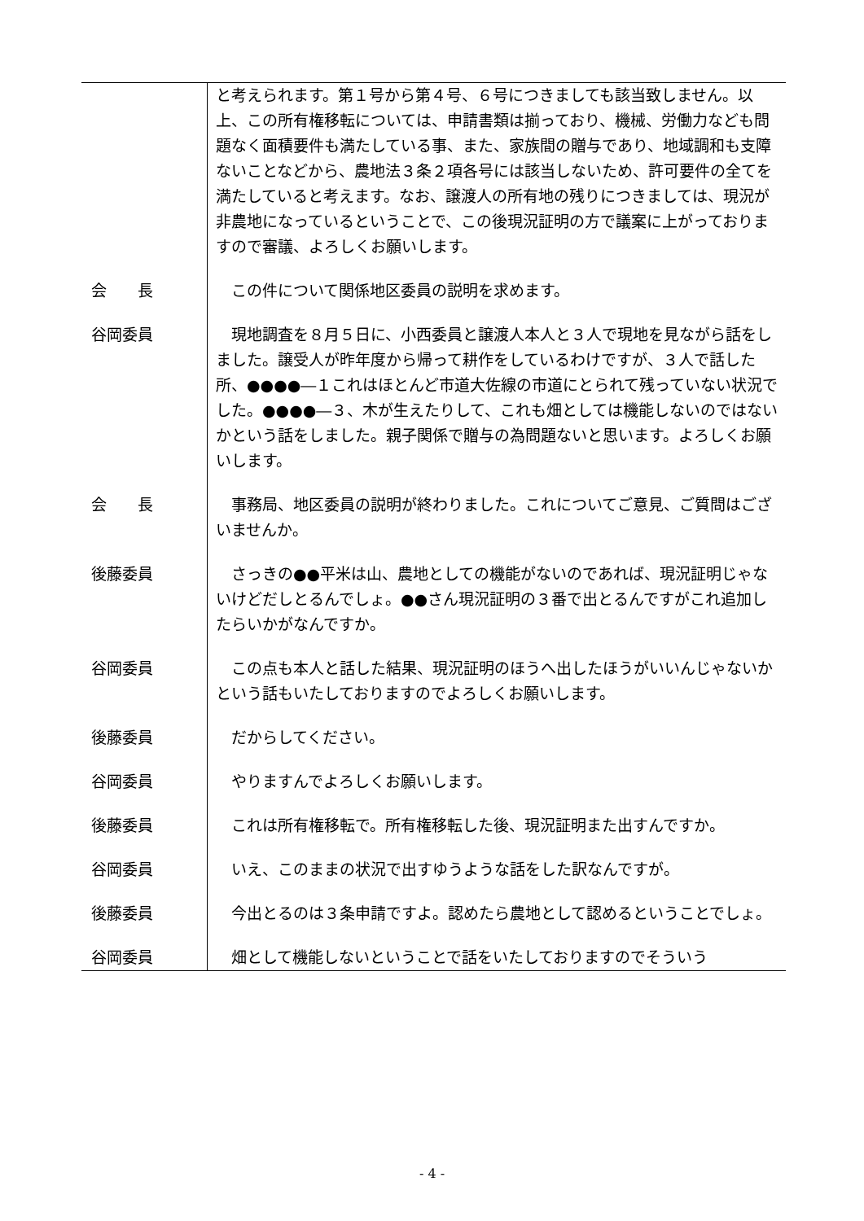| | と考えられます。第１号から第４号、６号につきましても該当致しません。以上、この所有権移転については、申請書類は揃っており、機械、労働力なども問題なく面積要件も満たしている事、また、家族間の贈与であり、地域調和も支障ないことなどから、農地法３条２項各号には該当しないため、許可要件の全てを満たしていると考えます。なお、譲渡人の所有地の残りにつきましては、現況が非農地になっているということで、この後現況証明の方で議案に上がっておりますので審議、よろしくお願いします。 |
| 会 長 | この件について関係地区委員の説明を求めます。 |
| 谷岡委員 | 現地調査を８月５日に、小西委員と譲渡人本人と３人で現地を見ながら話をしました。譲受人が昨年度から帰って耕作をしているわけですが、３人で話した所、●●●●―１これはほとんど市道大佐線の市道にとられて残っていない状況でした。●●●●―３、木が生えたりして、これも畑としては機能しないのではないかという話をしました。親子関係で贈与の為問題ないと思います。よろしくお願いします。 |
| 会 長 | 事務局、地区委員の説明が終わりました。これについてご意見、ご質問はございませんか。 |
| 後藤委員 | さっきの●●平米は山、農地としての機能がないのであれば、現況証明じゃないけどだしとるんでしょ。●●さん現況証明の３番で出とるんですがこれ追加したらいかがなんですか。 |
| 谷岡委員 | この点も本人と話した結果、現況証明のほうへ出したほうがいいんじゃないかという話もいたしておりますのでよろしくお願いします。 |
| 後藤委員 | だからしてください。 |
| 谷岡委員 | やりますんでよろしくお願いします。 |
| 後藤委員 | これは所有権移転で。所有権移転した後、現況証明また出すんですか。 |
| 谷岡委員 | いえ、このままの状況で出すゆうような話をした訳なんですが。 |
| 後藤委員 | 今出とるのは３条申請ですよ。認めたら農地として認めるということでしょ。 |
| 谷岡委員 | 畑として機能しないということで話をいたしておりますのでそういう |
- 4 -